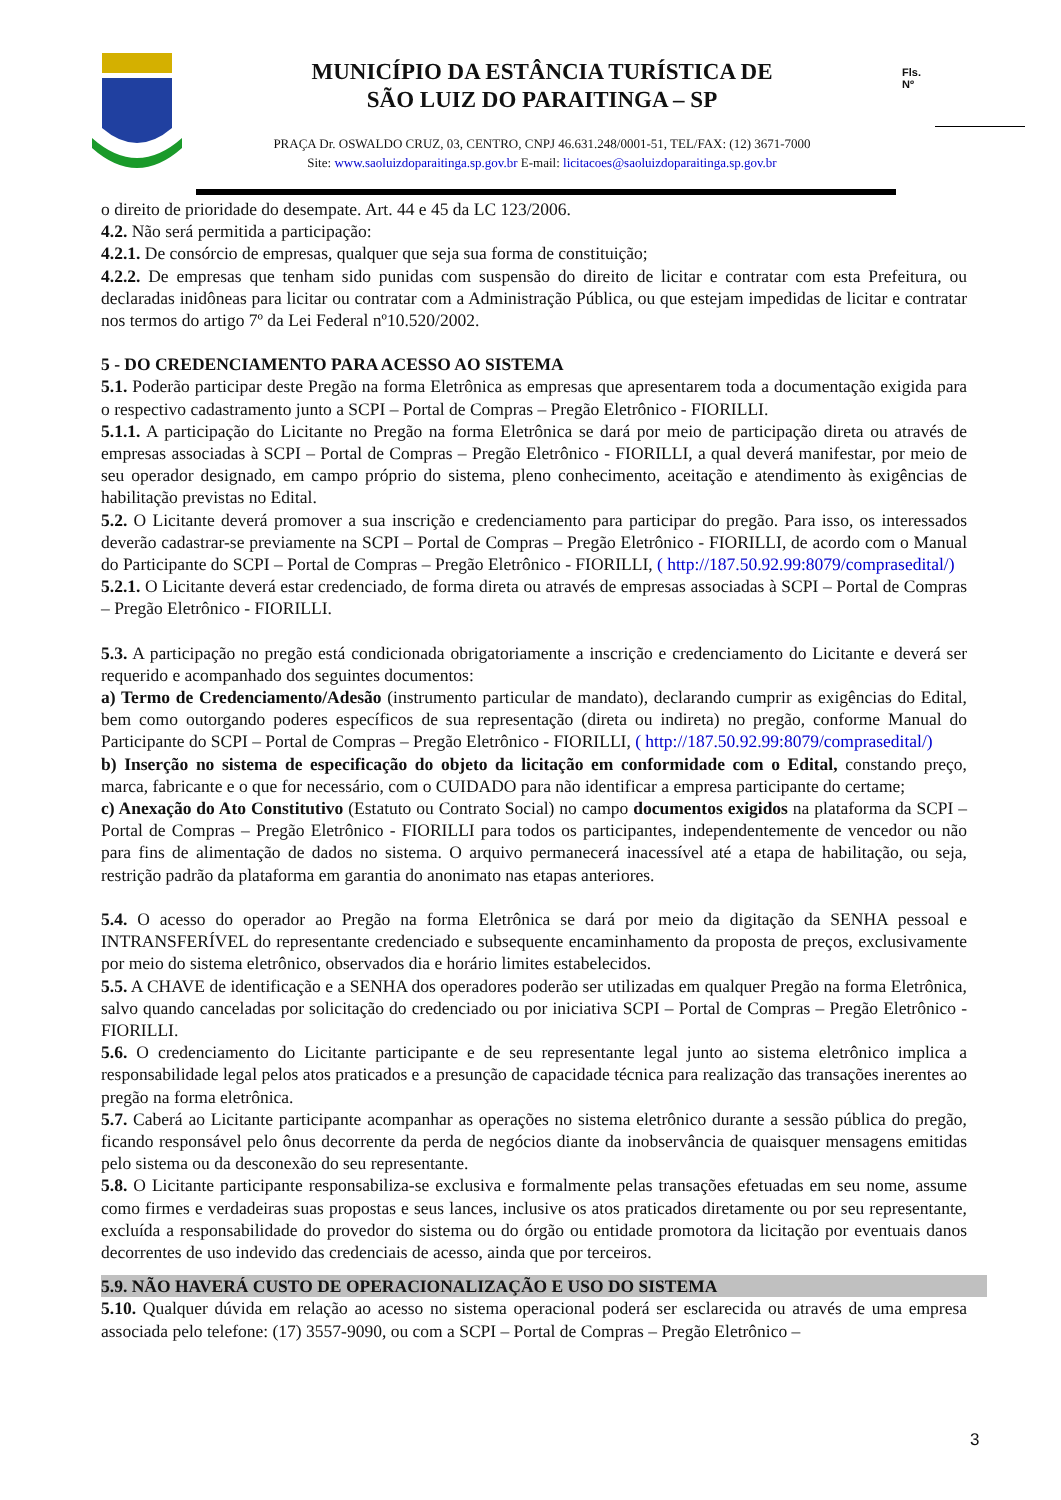MUNICÍPIO DA ESTÂNCIA TURÍSTICA DE
SÃO LUIZ DO PARAITINGA – SP
PRAÇA Dr. OSWALDO CRUZ, 03, CENTRO, CNPJ 46.631.248/0001-51, TEL/FAX: (12) 3671-7000
Site: www.saoluizdoparaitinga.sp.gov.br E-mail: licitacoes@saoluizdoparaitinga.sp.gov.br
Fls.
Nº
o direito de prioridade do desempate. Art. 44 e 45 da LC 123/2006.
4.2. Não será permitida a participação:
4.2.1. De consórcio de empresas, qualquer que seja sua forma de constituição;
4.2.2. De empresas que tenham sido punidas com suspensão do direito de licitar e contratar com esta Prefeitura, ou declaradas inidôneas para licitar ou contratar com a Administração Pública, ou que estejam impedidas de licitar e contratar nos termos do artigo 7º da Lei Federal nº10.520/2002.
5 - DO CREDENCIAMENTO PARA ACESSO AO SISTEMA
5.1. Poderão participar deste Pregão na forma Eletrônica as empresas que apresentarem toda a documentação exigida para o respectivo cadastramento junto a SCPI – Portal de Compras – Pregão Eletrônico - FIORILLI.
5.1.1. A participação do Licitante no Pregão na forma Eletrônica se dará por meio de participação direta ou através de empresas associadas à SCPI – Portal de Compras – Pregão Eletrônico - FIORILLI, a qual deverá manifestar, por meio de seu operador designado, em campo próprio do sistema, pleno conhecimento, aceitação e atendimento às exigências de habilitação previstas no Edital.
5.2. O Licitante deverá promover a sua inscrição e credenciamento para participar do pregão. Para isso, os interessados deverão cadastrar-se previamente na SCPI – Portal de Compras – Pregão Eletrônico - FIORILLI, de acordo com o Manual do Participante do SCPI – Portal de Compras – Pregão Eletrônico - FIORILLI, ( http://187.50.92.99:8079/comprasedital/)
5.2.1. O Licitante deverá estar credenciado, de forma direta ou através de empresas associadas à SCPI – Portal de Compras – Pregão Eletrônico - FIORILLI.
5.3. A participação no pregão está condicionada obrigatoriamente a inscrição e credenciamento do Licitante e deverá ser requerido e acompanhado dos seguintes documentos:
a) Termo de Credenciamento/Adesão (instrumento particular de mandato), declarando cumprir as exigências do Edital, bem como outorgando poderes específicos de sua representação (direta ou indireta) no pregão, conforme Manual do Participante do SCPI – Portal de Compras – Pregão Eletrônico - FIORILLI, ( http://187.50.92.99:8079/comprasedital/)
b) Inserção no sistema de especificação do objeto da licitação em conformidade com o Edital, constando preço, marca, fabricante e o que for necessário, com o CUIDADO para não identificar a empresa participante do certame;
c) Anexação do Ato Constitutivo (Estatuto ou Contrato Social) no campo documentos exigidos na plataforma da SCPI – Portal de Compras – Pregão Eletrônico - FIORILLI para todos os participantes, independentemente de vencedor ou não para fins de alimentação de dados no sistema. O arquivo permanecerá inacessível até a etapa de habilitação, ou seja, restrição padrão da plataforma em garantia do anonimato nas etapas anteriores.
5.4. O acesso do operador ao Pregão na forma Eletrônica se dará por meio da digitação da SENHA pessoal e INTRANSFERÍVEL do representante credenciado e subsequente encaminhamento da proposta de preços, exclusivamente por meio do sistema eletrônico, observados dia e horário limites estabelecidos.
5.5. A CHAVE de identificação e a SENHA dos operadores poderão ser utilizadas em qualquer Pregão na forma Eletrônica, salvo quando canceladas por solicitação do credenciado ou por iniciativa SCPI – Portal de Compras – Pregão Eletrônico - FIORILLI.
5.6. O credenciamento do Licitante participante e de seu representante legal junto ao sistema eletrônico implica a responsabilidade legal pelos atos praticados e a presunção de capacidade técnica para realização das transações inerentes ao pregão na forma eletrônica.
5.7. Caberá ao Licitante participante acompanhar as operações no sistema eletrônico durante a sessão pública do pregão, ficando responsável pelo ônus decorrente da perda de negócios diante da inobservância de quaisquer mensagens emitidas pelo sistema ou da desconexão do seu representante.
5.8. O Licitante participante responsabiliza-se exclusiva e formalmente pelas transações efetuadas em seu nome, assume como firmes e verdadeiras suas propostas e seus lances, inclusive os atos praticados diretamente ou por seu representante, excluída a responsabilidade do provedor do sistema ou do órgão ou entidade promotora da licitação por eventuais danos decorrentes de uso indevido das credenciais de acesso, ainda que por terceiros.
5.9. NÃO HAVERÁ CUSTO DE OPERACIONALIZAÇÃO E USO DO SISTEMA
5.10. Qualquer dúvida em relação ao acesso no sistema operacional poderá ser esclarecida ou através de uma empresa associada pelo telefone: (17) 3557-9090, ou com a SCPI – Portal de Compras – Pregão Eletrônico –
3